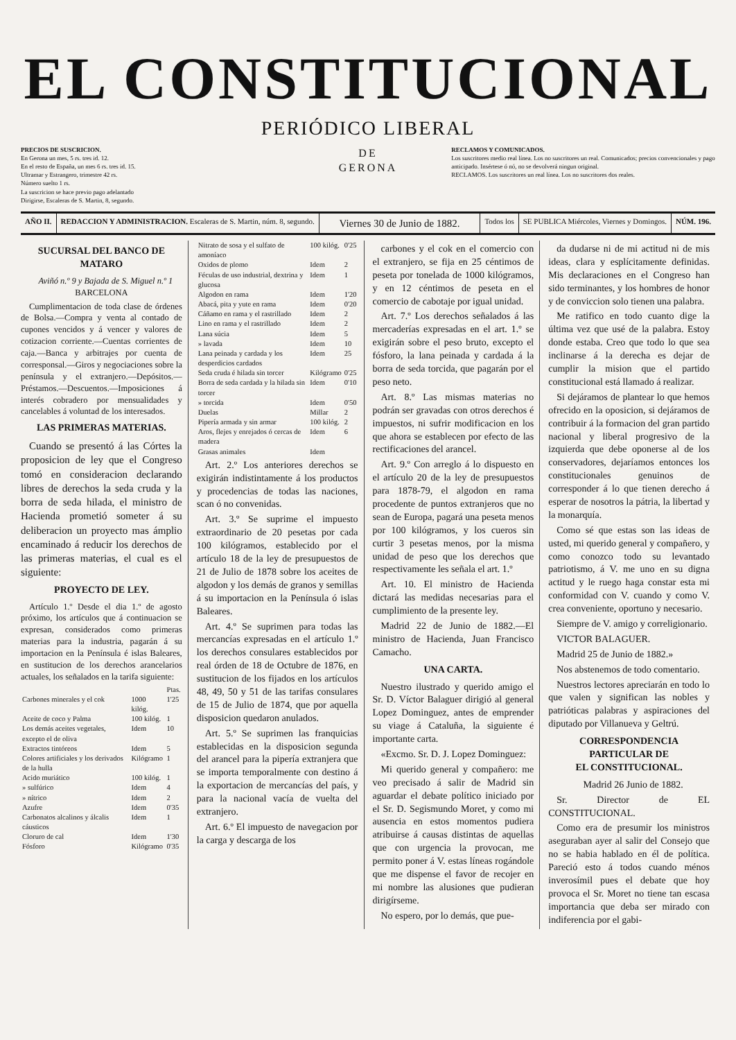EL CONSTITUCIONAL
PERIÓDICO LIBERAL
PRECIOS DE SUSCRICION.
En Gerona un mes, 5 rs. tres id. 12.
En el resto de España, un mes 6 rs. tres id. 15.
Ultramar y Estrangero, trimestre 42 rs.
Número suelto 1 rs.
La suscricion se hace previo pago adelantado
Dirigirse, Escaleras de S. Martin, 8, segundo.
DE
GERONA
RECLAMOS Y COMUNICADOS.
Los suscritores medio real línea. Los no suscritores un real. Comunicados; precios convencionales y pago anticipado. Insértese ó nó, no se devolverá ningun original.
RECLAMOS. Los suscritores un real línea. Los no suscritores dos reales.
AÑO II. REDACCION Y ADMINISTRACION. Escaleras de S. Martin, núm. 8, segundo.
Viernes 30 de Junio de 1882.
Todos los SE PUBLICA Miércoles, Viernes y Domingos.
NÚM. 196.
SUCURSAL DEL BANCO DE MATARO
Aviñó n.º 9 y Bajada de S. Miguel n.º 1
BARCELONA
Cumplimentacion de toda clase de órdenes de Bolsa.—Compra y venta al contado de cupones vencidos y á vencer y valores de cotizacion corriente.—Cuentas corrientes de caja.—Banca y arbitrajes por cuenta de corresponsal.—Giros y negociaciones sobre la península y el extranjero.—Depósitos.—Préstamos.—Descuentos.—Imposiciones á interés cobradero por mensualidades y cancelables á voluntad de los interesados.
LAS PRIMERAS MATERIAS.
Cuando se presentó á las Córtes la proposicion de ley que el Congreso tomó en consideracion declarando libres de derechos la seda cruda y la borra de seda hilada, el ministro de Hacienda prometió someter á su deliberacion un proyecto mas ámplio encaminado á reducir los derechos de las primeras materias, el cual es el siguiente:
PROYECTO DE LEY.
Artículo 1.º Desde el dia 1.º de agosto próximo, los artículos que á continuacion se expresan, considerados como primeras materias para la industria, pagarán á su importacion en la Península é islas Baleares, en sustitucion de los derechos arancelarios actuales, los señalados en la tarifa siguiente:
| | | Ptas. |
| Carbones minerales y el cok | 1000 kilóg. | 1'25 |
| Aceite de coco y Palma | 100 kilóg. | 1 |
| Los demás aceites vegetales, excepto el de oliva | Idem | 10 |
| Extractos tintóreos | Idem | 5 |
| Colores artificiales y los derivados de la hulla | Kilógramo | 1 |
| Acido muriático | 100 kilóg. | 1 |
| » sulfúrico | Idem | 4 |
| » nítrico | Idem | 2 |
| Azufre | Idem | 0'35 |
| Carbonatos alcalinos y álcalis cáusticos | Idem | 1 |
| Cloruro de cal | Idem | 1'30 |
| Fósforo | Kilógramo | 0'35 |
| Nitrato de sosa y el sulfato de amoníaco | 100 kilóg. | 0'25 |
| Oxidos de plomo | Idem | 2 |
| Féculas de uso industrial, dextrina y glucosa | Idem | 1 |
| Algodon en rama | Idem | 1'20 |
| Abacá, pita y yute en rama | Idem | 0'20 |
| Cáñamo en rama y el rastrillado | Idem | 2 |
| Lino en rama y el rastrillado | Idem | 2 |
| Lana súcia | Idem | 5 |
| » lavada | Idem | 10 |
| Lana peinada y cardada y los desperdicios cardados | Idem | 25 |
| Seda cruda é hilada sin torcer | Kilógramo | 0'25 |
| Borra de seda cardada y la hilada sin torcer | Idem | 0'10 |
| » torcida | Idem | 0'50 |
| Duelas | Millar | 2 |
| Pipería armada y sin armar | 100 kilóg. | 2 |
| Aros, flejes y enrejados ó cercas de madera | Idem | 6 |
| Grasas animales | Idem | |
Art. 2.º Los anteriores derechos se exigirán indistintamente á los productos y procedencias de todas las naciones, scan ó no convenidas.
Art. 3.º Se suprime el impuesto extraordinario de 20 pesetas por cada 100 kilógramos, establecido por el artículo 18 de la ley de presupuestos de 21 de Julio de 1878 sobre los aceites de algodon y los demás de granos y semillas á su importacion en la Península ó islas Baleares.
Art. 4.º Se suprimen para todas las mercancías expresadas en el artículo 1.º los derechos consulares establecidos por real órden de 18 de Octubre de 1876, en sustitucion de los fijados en los artículos 48, 49, 50 y 51 de las tarifas consulares de 15 de Julio de 1874, que por aquella disposicion quedaron anulados.
Art. 5.º Se suprimen las franquicias establecidas en la disposicion segunda del arancel para la pipería extranjera que se importa temporalmente con destino á la exportacion de mercancías del país, y para la nacional vacía de vuelta del extranjero.
Art. 6.º El impuesto de navegacion por la carga y descarga de los
carbones y el cok en el comercio con el extranjero, se fija en 25 céntimos de peseta por tonelada de 1000 kilógramos, y en 12 céntimos de peseta en el comercio de cabotaje por igual unidad.
Art. 7.º Los derechos señalados á las mercaderías expresadas en el art. 1.º se exigirán sobre el peso bruto, excepto el fósforo, la lana peinada y cardada á la borra de seda torcida, que pagarán por el peso neto.
Art. 8.º Las mismas materias no podrán ser gravadas con otros derechos é impuestos, ni sufrir modificacion en los que ahora se establecen por efecto de las rectificaciones del arancel.
Art. 9.º Con arreglo á lo dispuesto en el artículo 20 de la ley de presupuestos para 1878-79, el algodon en rama procedente de puntos extranjeros que no sean de Europa, pagará una peseta menos por 100 kilógramos, y los cueros sin curtir 3 pesetas menos, por la misma unidad de peso que los derechos que respectivamente les señala el art. 1.º
Art. 10. El ministro de Hacienda dictará las medidas necesarias para el cumplimiento de la presente ley.
Madrid 22 de Junio de 1882.—El ministro de Hacienda, Juan Francisco Camacho.
UNA CARTA.
Nuestro ilustrado y querido amigo el Sr. D. Víctor Balaguer dirigió al general Lopez Dominguez, antes de emprender su viage á Cataluña, la siguiente é importante carta.
«Excmo. Sr. D. J. Lopez Dominguez:
Mi querido general y compañero: me veo precisado á salir de Madrid sin aguardar el debate político iniciado por el Sr. D. Segismundo Moret, y como mi ausencia en estos momentos pudiera atribuirse á causas distintas de aquellas que con urgencia la provocan, me permito poner á V. estas líneas rogándole que me dispense el favor de recojer en mi nombre las alusiones que pudieran dirigírseme.
No espero, por lo demás, que pue-
da dudarse ni de mi actitud ni de mis ideas, clara y esplícitamente definidas. Mis declaraciones en el Congreso han sido terminantes, y los hombres de honor y de conviccion solo tienen una palabra.
Me ratifico en todo cuanto dige la última vez que usé de la palabra. Estoy donde estaba. Creo que todo lo que sea inclinarse á la derecha es dejar de cumplir la mision que el partido constitucional está llamado á realizar.
Si dejáramos de plantear lo que hemos ofrecido en la oposicion, si dejáramos de contribuir á la formacion del gran partido nacional y liberal progresivo de la izquierda que debe oponerse al de los conservadores, dejaríamos entonces los constitucionales genuinos de corresponder á lo que tienen derecho á esperar de nosotros la pátria, la libertad y la monarquía.
Como sé que estas son las ideas de usted, mi querido general y compañero, y como conozco todo su levantado patriotismo, á V. me uno en su digna actitud y le ruego haga constar esta mi conformidad con V. cuando y como V. crea conveniente, oportuno y necesario.
Siempre de V. amigo y correligionario.
VICTOR BALAGUER.
Madrid 25 de Junio de 1882.»
Nos abstenemos de todo comentario.
Nuestros lectores apreciarán en todo lo que valen y significan las nobles y patrióticas palabras y aspiraciones del diputado por Villanueva y Geltrú.
CORRESPONDENCIA PARTICULAR DE
EL CONSTITUCIONAL.
Madrid 26 Junio de 1882.
Sr. Director de EL CONSTITUCIONAL.
Como era de presumir los ministros aseguraban ayer al salir del Consejo que no se habia hablado en él de política. Pareció esto á todos cuando ménos inverosímil pues el debate que hoy provoca el Sr. Moret no tiene tan escasa importancia que deba ser mirado con indiferencia por el gabi-